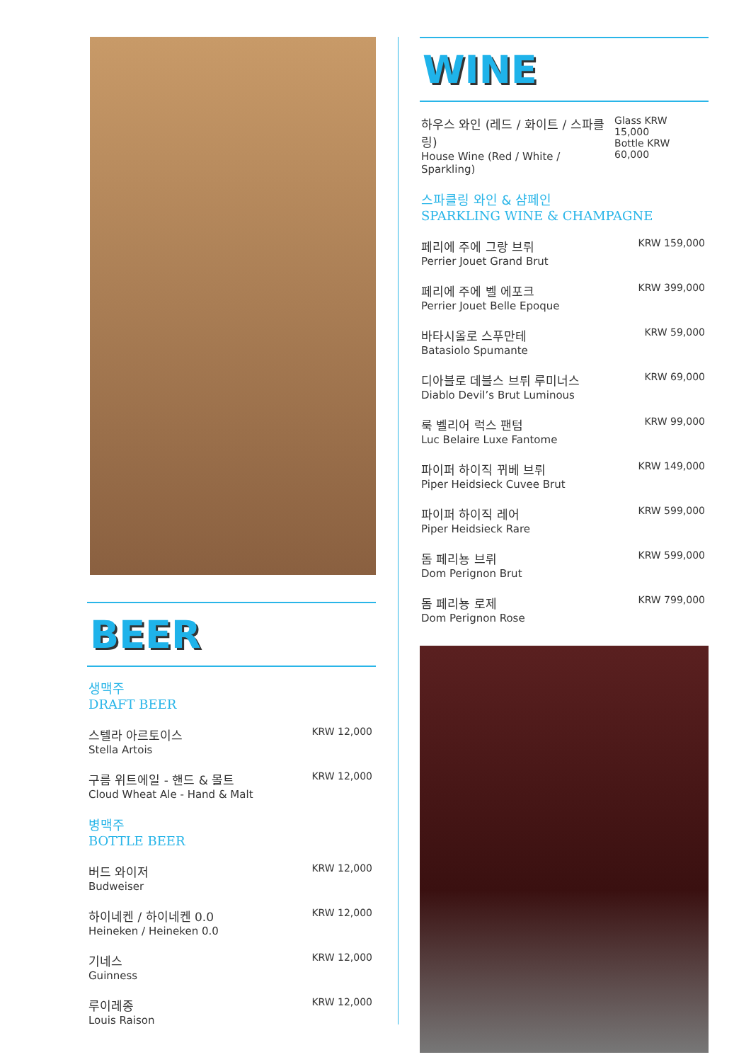BEER
생맥주
DRAFT BEER
스텔라 아르토이스
Stella Artois
KRW 12,000
구름 위트에일 - 핸드 & 몰트
Cloud Wheat Ale - Hand & Malt
KRW 12,000
병맥주
BOTTLE BEER
버드 와이저
Budweiser
KRW 12,000
하이네켄 / 하이네켄 0.0
Heineken / Heineken 0.0
KRW 12,000
기네스
Guinness
KRW 12,000
루이레종
Louis Raison
KRW 12,000
WINE
하우스 와인 (레드 / 화이트 / 스파클링)
House Wine (Red / White / Sparkling)
Glass KRW 15,000
Bottle KRW 60,000
스파클링 와인 & 샴페인
SPARKLING WINE & CHAMPAGNE
페리에 주에 그랑 브뤼
Perrier Jouet Grand Brut
KRW 159,000
페리에 주에 벨 에포크
Perrier Jouet Belle Epoque
KRW 399,000
바타시올로 스푸만테
Batasiolo Spumante
KRW 59,000
디아블로 데블스 브뤼 루미너스
Diablo Devil’s Brut Luminous
KRW 69,000
룩 벨리어 럭스 팬텀
Luc Belaire Luxe Fantome
KRW 99,000
파이퍼 하이직 뀌베 브뤼
Piper Heidsieck Cuvee Brut
KRW 149,000
파이퍼 하이직 레어
Piper Heidsieck Rare
KRW 599,000
돔 페리뇽 브뤼
Dom Perignon Brut
KRW 599,000
돔 페리뇽 로제
Dom Perignon Rose
KRW 799,000